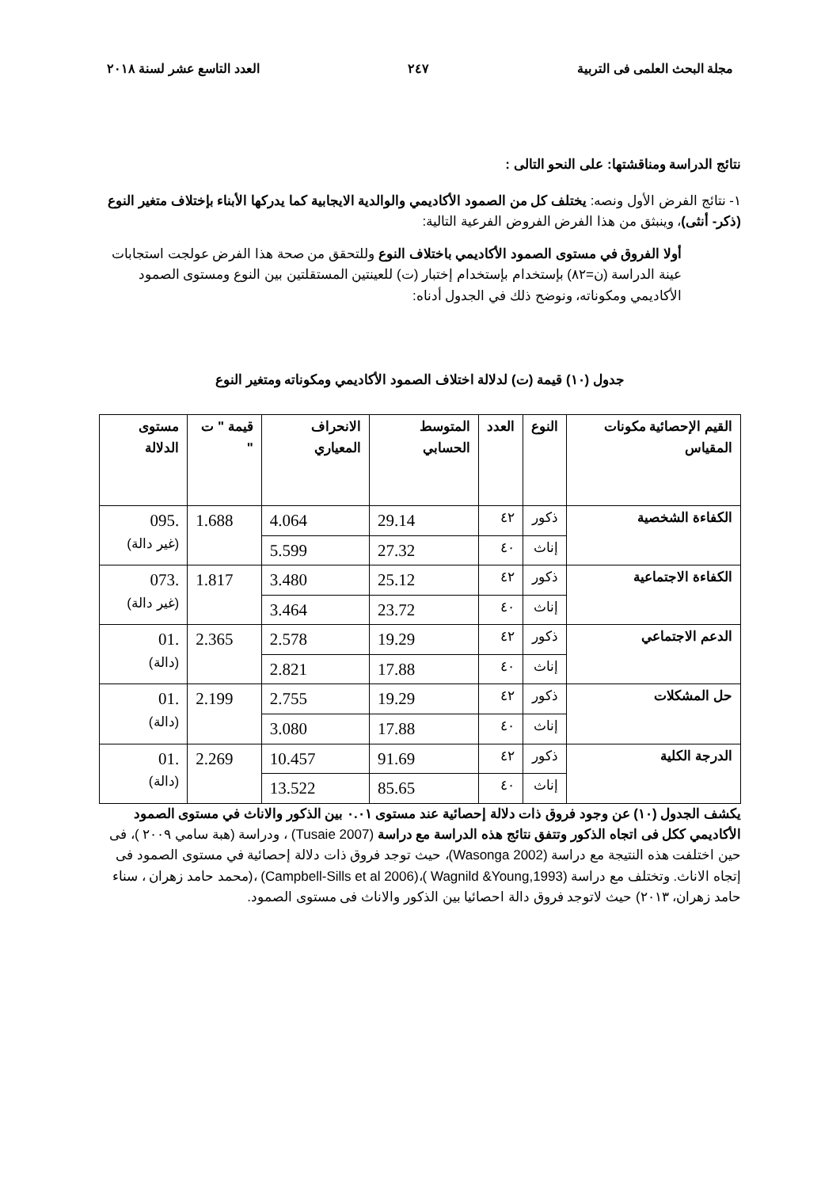مجلة البحث العلمى فى التربية ٢٤٧ العدد التاسع عشر لسنة ٢٠١٨
نتائج الدراسة ومناقشتها: على النحو التالى :
١- نتائج الفرض الأول ونصه: يختلف كل من الصمود الأكاديمي والوالدية الايجابية كما يدركها الأبناء بإختلاف متغير النوع (ذكر- أنثى)، وينبثق من هذا الفرض الفروض الفرعية التالية:
أولا الفروق في مستوى الصمود الأكاديمي باختلاف النوع وللتحقق من صحة هذا الفرض عولجت استجابات عينة الدراسة (ن=٨٢) بإستخدام بإستخدام إختبار (ت) للعينتين المستقلتين بين النوع ومستوى الصمود الأكاديمي ومكوناته، ونوضح ذلك في الجدول أدناه:
جدول (١٠) قيمة (ت) لدلالة اختلاف الصمود الأكاديمي ومكوناته ومتغير النوع
| القيم الإحصائية مكونات المقياس | النوع | العدد | المتوسط الحسابي | الانحراف المعياري | قيمة " ت " | مستوى الدلالة |
| --- | --- | --- | --- | --- | --- | --- |
| الكفاءة الشخصية | ذكور | ٤٢ | 29.14 | 4.064 | 1.688 | .095 (غير دالة) |
| | إناث | ٤٠ | 27.32 | 5.599 | | |
| الكفاءة الاجتماعية | ذكور | ٤٢ | 25.12 | 3.480 | 1.817 | .073 (غير دالة) |
| | إناث | ٤٠ | 23.72 | 3.464 | | |
| الدعم الاجتماعي | ذكور | ٤٢ | 19.29 | 2.578 | 2.365 | .01 (دالة) |
| | إناث | ٤٠ | 17.88 | 2.821 | | |
| حل المشكلات | ذكور | ٤٢ | 19.29 | 2.755 | 2.199 | .01 (دالة) |
| | إناث | ٤٠ | 17.88 | 3.080 | | |
| الدرجة الكلية | ذكور | ٤٢ | 91.69 | 10.457 | 2.269 | .01 (دالة) |
| | إناث | ٤٠ | 85.65 | 13.522 | | |
يكشف الجدول (١٠) عن وجود فروق ذات دلالة إحصائية عند مستوى ٠.٠١ بين الذكور والاناث في مستوى الصمود الأكاديمي ككل فى اتجاه الذكور وتتفق نتائج هذه الدراسة مع دراسة (Tusaie 2007) ، ودراسة (هبة سامي ٢٠٠٩ )، فى حين اختلفت هذه النتيجة مع دراسة (Wasonga 2002)، حيث توجد فروق ذات دلالة إحصائية في مستوى الصمود فى إتجاه الاناث. وتختلف مع دراسة (Wagnild &Young,1993 )،(Campbell-Sills et al 2006) ،(محمد حامد زهران ، سناء حامد زهران، ٢٠١٣) حيث لاتوجد فروق دالة احصائيا بين الذكور والاناث فى مستوى الصمود.